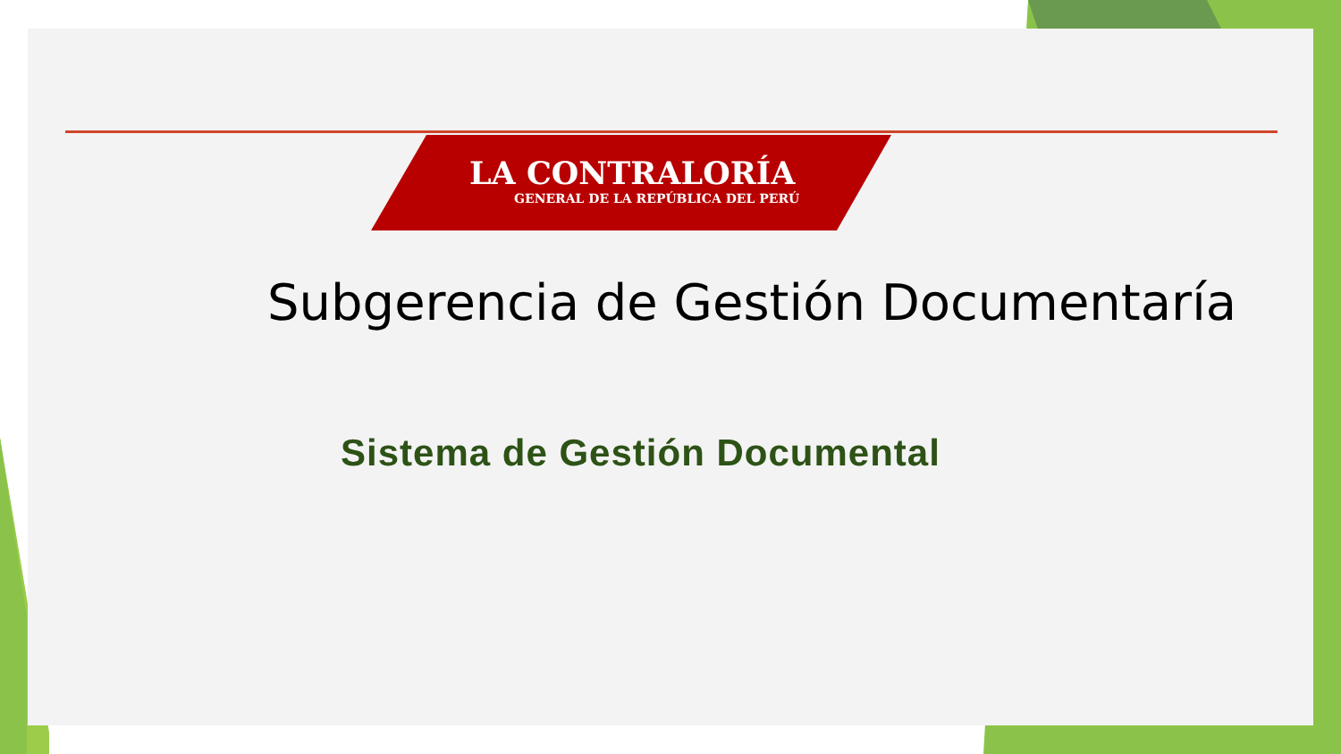LA CONTRALORÍA
GENERAL DE LA REPÚBLICA DEL PERÚ
Subgerencia de Gestión Documentaría
Sistema de Gestión Documental